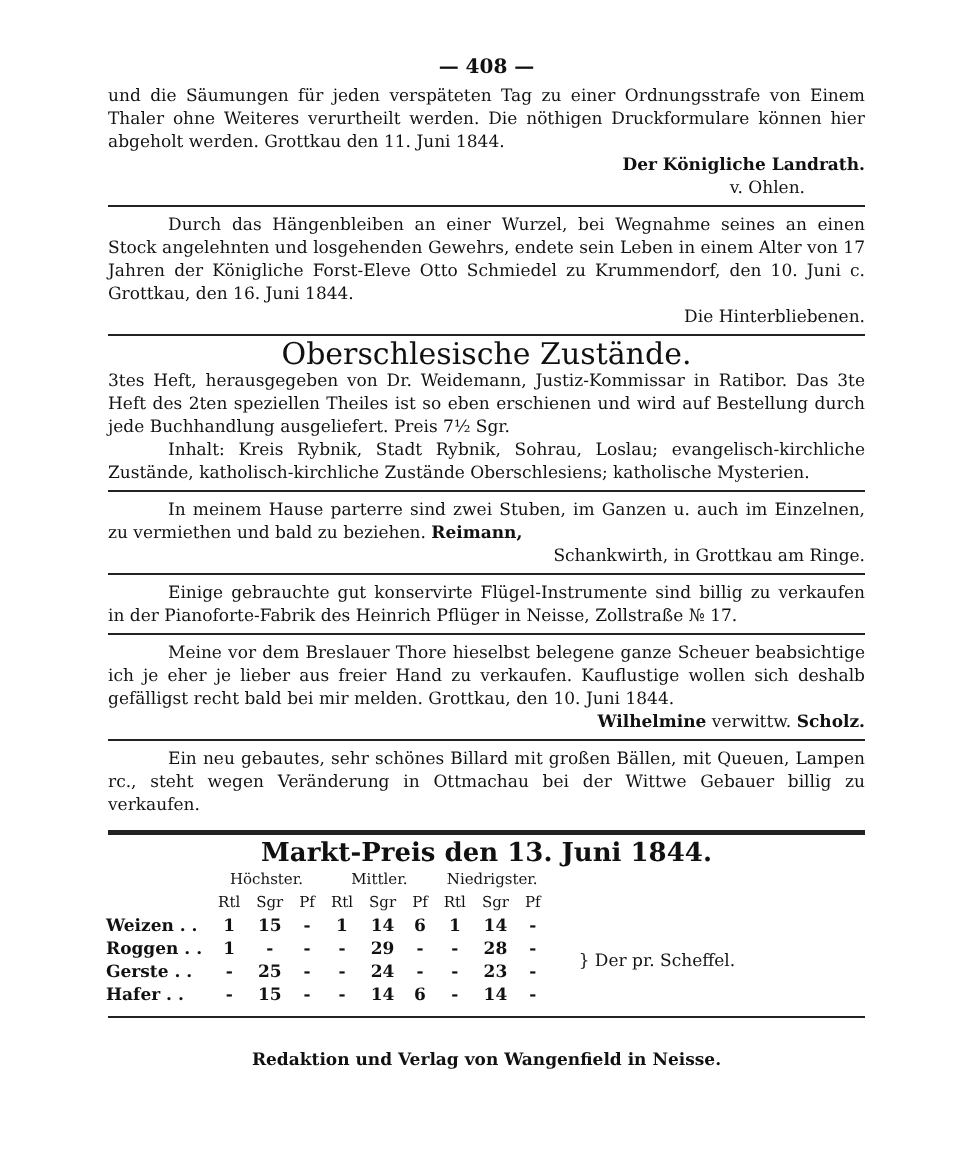— 408 —
und die Säumungen für jeden verspäteten Tag zu einer Ordnungsstrafe von Einem Thaler ohne Weiteres verurtheilt werden. Die nöthigen Druckformulare können hier abgeholt werden. Grottkau den 11. Juni 1844.
Der Königliche Landrath.
v. Ohlen.
Durch das Hängenbleiben an einer Wurzel, bei Wegnahme seines an einen Stock angelehnten und losgehenden Gewehrs, endete sein Leben in einem Alter von 17 Jahren der Königliche Forst-Eleve Otto Schmiedel zu Krummendorf, den 10. Juni c. Grottkau, den 16. Juni 1844.
Die Hinterbliebenen.
Oberschlesische Zustände.
3tes Heft, herausgegeben von Dr. Weidemann, Justiz-Kommissar in Ratibor. Das 3te Heft des 2ten speziellen Theiles ist so eben erschienen und wird auf Bestellung durch jede Buchhandlung ausgeliefert. Preis 7½ Sgr.
Inhalt: Kreis Rybnik, Stadt Rybnik, Sohrau, Loslau; evangelisch-kirchliche Zustände, katholisch-kirchliche Zustände Oberschlesiens; katholische Mysterien.
In meinem Hause parterre sind zwei Stuben, im Ganzen u. auch im Einzelnen, zu vermiethen und bald zu beziehen. Reimann,
Schankwirth, in Grottkau am Ringe.
Einige gebrauchte gut konservirte Flügel-Instrumente sind billig zu verkaufen in der Pianoforte-Fabrik des Heinrich Pflüger in Neisse, Zollstraße № 17.
Meine vor dem Breslauer Thore hieselbst belegene ganze Scheuer beabsichtige ich je eher je lieber aus freier Hand zu verkaufen. Kauflustige wollen sich deshalb gefälligst recht bald bei mir melden. Grottkau, den 10. Juni 1844.
Wilhelmine verwittw. Scholz.
Ein neu gebautes, sehr schönes Billard mit großen Bällen, mit Queuen, Lampen rc., steht wegen Veränderung in Ottmachau bei der Wittwe Gebauer billig zu verkaufen.
Markt-Preis den 13. Juni 1844.
| | Höchster. | | | Mittler. | | | Niedrigster. | | | |
| --- | --- | --- | --- | --- | --- | --- | --- | --- | --- | --- |
| | Rtl | Sgr | Pf | Rtl | Sgr | Pf | Rtl | Sgr | Pf | |
| Weizen . . | 1 | 15 | - | 1 | 14 | 6 | 1 | 14 | - | } Der pr. Scheffel. |
| Roggen . . | 1 | - | - | - | 29 | - | - | 28 | - | |
| Gerste . . | - | 25 | - | - | 24 | - | - | 23 | - | |
| Hafer . . | - | 15 | - | - | 14 | 6 | - | 14 | - | |
Redaktion und Verlag von Wangenfield in Neisse.